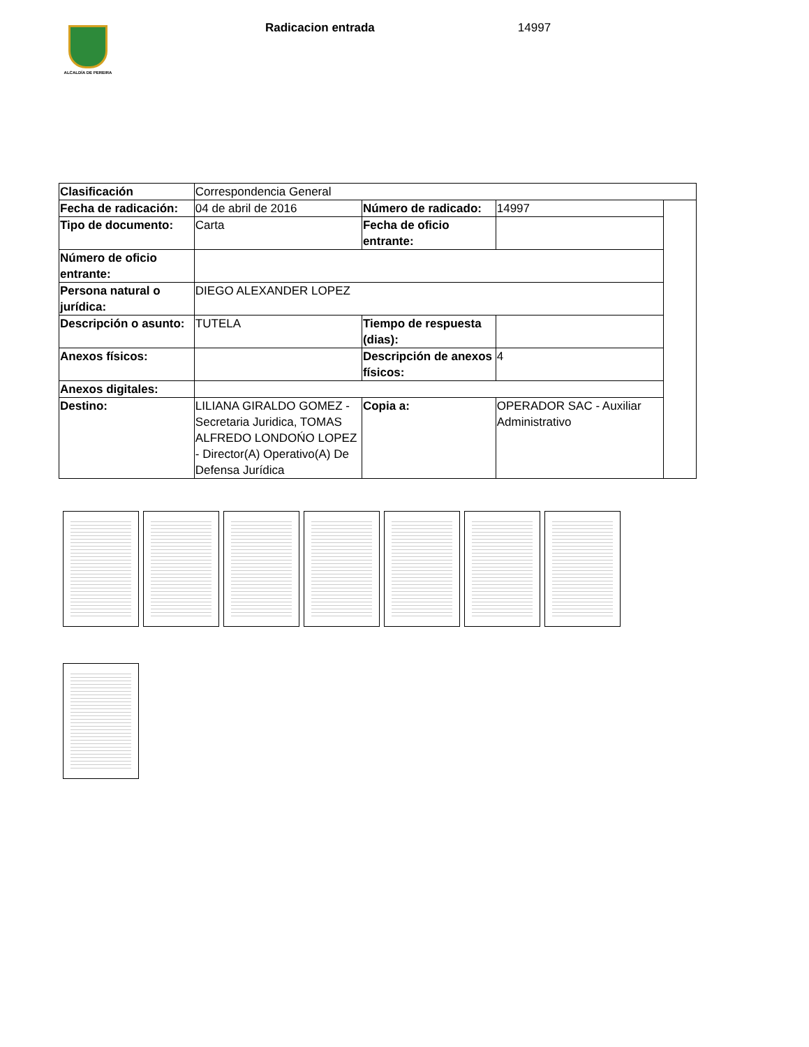ALCALDÍA DE PEREIRA
Radicacion entrada 14997
| Clasificación | Correspondencia General | | | |
| Fecha de radicación: | 04 de abril de 2016 | Número de radicado: | 14997 | |
| Tipo de documento: | Carta | Fecha de oficio entrante: | | |
| Número de oficio entrante: | | | | |
| Persona natural o jurídica: | DIEGO ALEXANDER LOPEZ | | | |
| Descripción o asunto: | TUTELA | Tiempo de respuesta (dias): | | |
| Anexos físicos: | | Descripción de anexos físicos: | 4 | |
| Anexos digitales: | | | | |
| Destino: | LILIANA GIRALDO GOMEZ - Secretaria Juridica, TOMAS ALFREDO LONDOŃO LOPEZ - Director(A) Operativo(A) De Defensa Jurídica | Copia a: | OPERADOR SAC - Auxiliar Administrativo | |